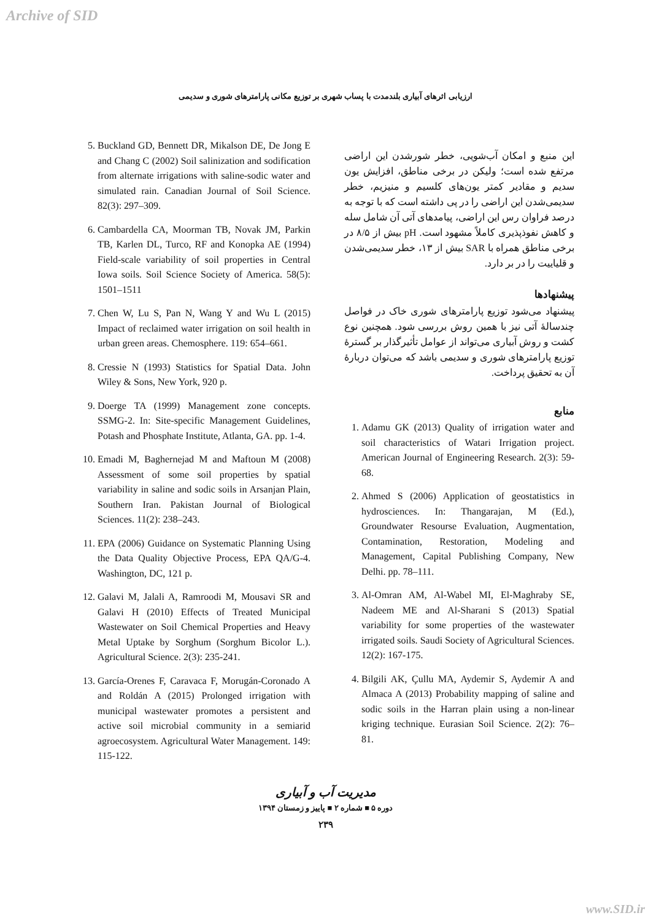Archive of SID
ارزیابی اثرهای آبیاری بلندمدت با پساب شهری بر توزیع مکانی پارامترهای شوری و سدیمی
این منبع و امکان آب‌شویی، خطر شورشدن این اراضی مرتفع شده است؛ ولیکن در برخی مناطق، افزایش یون سدیم و مقادیر کمتر یون‌های کلسیم و منیزیم، خطر سدیمی‌شدن این اراضی را در پی داشته است که با توجه به درصد فراوان رس این اراضی، پیامدهای آتی آن شامل سله و کاهش نفوذپذیری کاملاً مشهود است. pH بیش از ۸/۵ در برخی مناطق همراه با SAR بیش از ۱۳، خطر سدیمی‌شدن و قلیاییت را در بر دارد.
پیشنهادها
پیشنهاد می‌شود توزیع پارامترهای شوری خاک در فواصل چندسالهٔ آتی نیز با همین روش بررسی شود. همچنین نوع کشت و روش آبیاری می‌تواند از عوامل تأثیرگذار بر گسترهٔ توزیع پارامترهای شوری و سدیمی باشد که می‌توان دربارهٔ آن به تحقیق پرداخت.
منابع
1. Adamu GK (2013) Quality of irrigation water and soil characteristics of Watari Irrigation project. American Journal of Engineering Research. 2(3): 59-68.
2. Ahmed S (2006) Application of geostatistics in hydrosciences. In: Thangarajan, M (Ed.), Groundwater Resourse Evaluation, Augmentation, Contamination, Restoration, Modeling and Management, Capital Publishing Company, New Delhi. pp. 78–111.
3. Al-Omran AM, Al-Wabel MI, El-Maghraby SE, Nadeem ME and Al-Sharani S (2013) Spatial variability for some properties of the wastewater irrigated soils. Saudi Society of Agricultural Sciences. 12(2): 167-175.
4. Bilgili AK, Çullu MA, Aydemir S, Aydemir A and Almaca A (2013) Probability mapping of saline and sodic soils in the Harran plain using a non-linear kriging technique. Eurasian Soil Science. 2(2): 76–81.
5. Buckland GD, Bennett DR, Mikalson DE, De Jong E and Chang C (2002) Soil salinization and sodification from alternate irrigations with saline-sodic water and simulated rain. Canadian Journal of Soil Science. 82(3): 297–309.
6. Cambardella CA, Moorman TB, Novak JM, Parkin TB, Karlen DL, Turco, RF and Konopka AE (1994) Field-scale variability of soil properties in Central Iowa soils. Soil Science Society of America. 58(5): 1501–1511
7. Chen W, Lu S, Pan N, Wang Y and Wu L (2015) Impact of reclaimed water irrigation on soil health in urban green areas. Chemosphere. 119: 654–661.
8. Cressie N (1993) Statistics for Spatial Data. John Wiley & Sons, New York, 920 p.
9. Doerge TA (1999) Management zone concepts. SSMG-2. In: Site-specific Management Guidelines, Potash and Phosphate Institute, Atlanta, GA. pp. 1-4.
10. Emadi M, Baghernejad M and Maftoun M (2008) Assessment of some soil properties by spatial variability in saline and sodic soils in Arsanjan Plain, Southern Iran. Pakistan Journal of Biological Sciences. 11(2): 238–243.
11. EPA (2006) Guidance on Systematic Planning Using the Data Quality Objective Process, EPA QA/G-4. Washington, DC, 121 p.
12. Galavi M, Jalali A, Ramroodi M, Mousavi SR and Galavi H (2010) Effects of Treated Municipal Wastewater on Soil Chemical Properties and Heavy Metal Uptake by Sorghum (Sorghum Bicolor L.). Agricultural Science. 2(3): 235-241.
13. García-Orenes F, Caravaca F, Morugán-Coronado A and Roldán A (2015) Prolonged irrigation with municipal wastewater promotes a persistent and active soil microbial community in a semiarid agroecosystem. Agricultural Water Management. 149: 115-122.
مدیریت آب و آبیاری
دوره ۵ ■ شماره ۲ ■ پاییز و زمستان ۱۳۹۴
۲۳۹
www.SID.ir